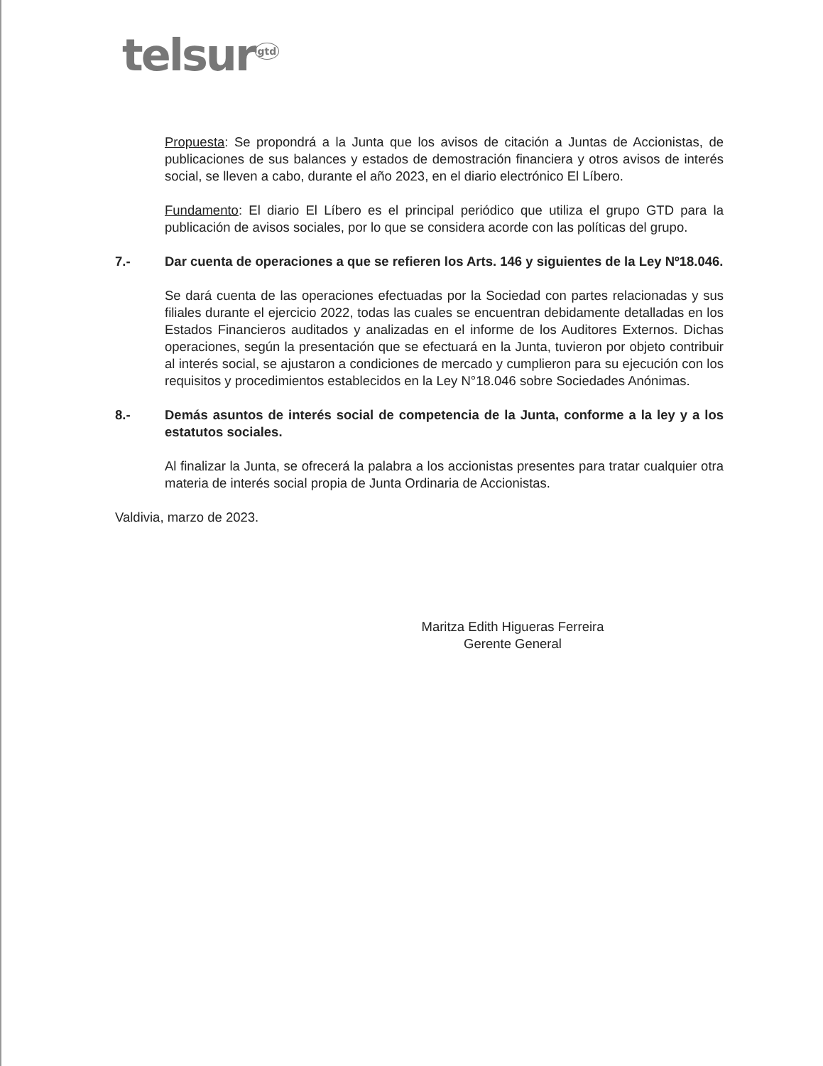telsur<sup>gtd</sup>
Propuesta: Se propondrá a la Junta que los avisos de citación a Juntas de Accionistas, de publicaciones de sus balances y estados de demostración financiera y otros avisos de interés social, se lleven a cabo, durante el año 2023, en el diario electrónico El Líbero.
Fundamento: El diario El Líbero es el principal periódico que utiliza el grupo GTD para la publicación de avisos sociales, por lo que se considera acorde con las políticas del grupo.
7.- Dar cuenta de operaciones a que se refieren los Arts. 146 y siguientes de la Ley Nº18.046.
Se dará cuenta de las operaciones efectuadas por la Sociedad con partes relacionadas y sus filiales durante el ejercicio 2022, todas las cuales se encuentran debidamente detalladas en los Estados Financieros auditados y analizadas en el informe de los Auditores Externos. Dichas operaciones, según la presentación que se efectuará en la Junta, tuvieron por objeto contribuir al interés social, se ajustaron a condiciones de mercado y cumplieron para su ejecución con los requisitos y procedimientos establecidos en la Ley N°18.046 sobre Sociedades Anónimas.
8.- Demás asuntos de interés social de competencia de la Junta, conforme a la ley y a los estatutos sociales.
Al finalizar la Junta, se ofrecerá la palabra a los accionistas presentes para tratar cualquier otra materia de interés social propia de Junta Ordinaria de Accionistas.
Valdivia, marzo de 2023.
Maritza Edith Higueras Ferreira
Gerente General